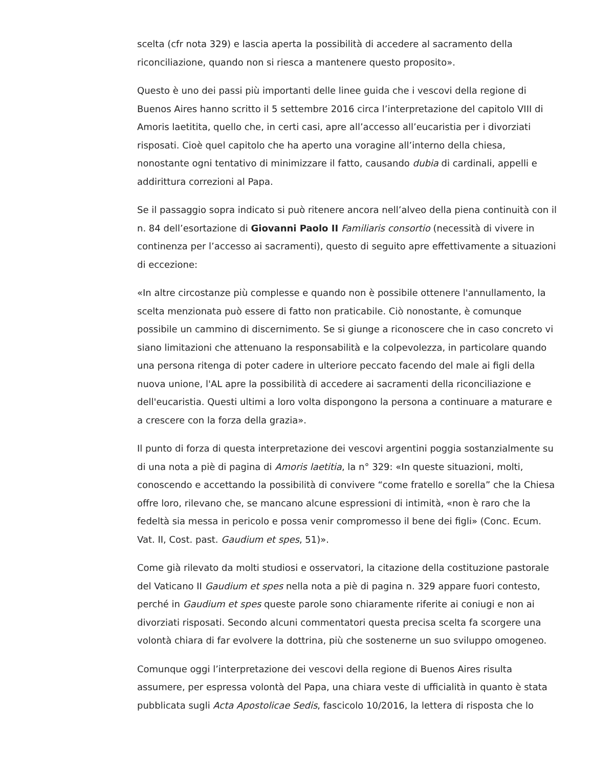scelta (cfr nota 329) e lascia aperta la possibilità di accedere al sacramento della riconciliazione, quando non si riesca a mantenere questo proposito».
Questo è uno dei passi più importanti delle linee guida che i vescovi della regione di Buenos Aires hanno scritto il 5 settembre 2016 circa l’interpretazione del capitolo VIII di Amoris laetitita, quello che, in certi casi, apre all’accesso all’eucaristia per i divorziati risposati. Cioè quel capitolo che ha aperto una voragine all’interno della chiesa, nonostante ogni tentativo di minimizzare il fatto, causando dubia di cardinali, appelli e addirittura correzioni al Papa.
Se il passaggio sopra indicato si può ritenere ancora nell’alveo della piena continuità con il n. 84 dell’esortazione di Giovanni Paolo II Familiaris consortio (necessità di vivere in continenza per l’accesso ai sacramenti), questo di seguito apre effettivamente a situazioni di eccezione:
«In altre circostanze più complesse e quando non è possibile ottenere l'annullamento, la scelta menzionata può essere di fatto non praticabile. Ciò nonostante, è comunque possibile un cammino di discernimento. Se si giunge a riconoscere che in caso concreto vi siano limitazioni che attenuano la responsabilità e la colpevolezza, in particolare quando una persona ritenga di poter cadere in ulteriore peccato facendo del male ai figli della nuova unione, l'AL apre la possibilità di accedere ai sacramenti della riconciliazione e dell'eucaristia. Questi ultimi a loro volta dispongono la persona a continuare a maturare e a crescere con la forza della grazia».
Il punto di forza di questa interpretazione dei vescovi argentini poggia sostanzialmente su di una nota a piè di pagina di Amoris laetitia, la n° 329: «In queste situazioni, molti, conoscendo e accettando la possibilità di convivere “come fratello e sorella” che la Chiesa offre loro, rilevano che, se mancano alcune espressioni di intimità, «non è raro che la fedeltà sia messa in pericolo e possa venir compromesso il bene dei figli» (Conc. Ecum. Vat. II, Cost. past. Gaudium et spes, 51)».
Come già rilevato da molti studiosi e osservatori, la citazione della costituzione pastorale del Vaticano II Gaudium et spes nella nota a piè di pagina n. 329 appare fuori contesto, perché in Gaudium et spes queste parole sono chiaramente riferite ai coniugi e non ai divorziati risposati. Secondo alcuni commentatori questa precisa scelta fa scorgere una volontà chiara di far evolvere la dottrina, più che sostenerne un suo sviluppo omogeneo.
Comunque oggi l’interpretazione dei vescovi della regione di Buenos Aires risulta assumere, per espressa volontà del Papa, una chiara veste di ufficialità in quanto è stata pubblicata sugli Acta Apostolicae Sedis, fascicolo 10/2016, la lettera di risposta che lo